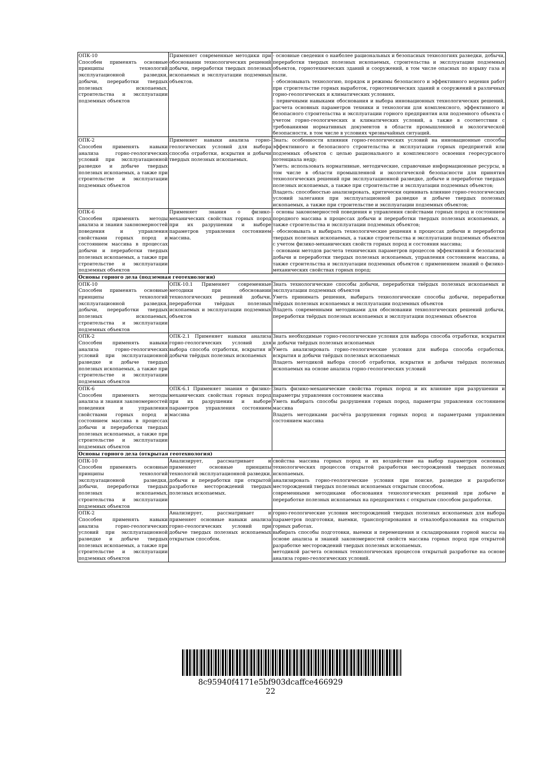| ОПК-10 Способен применять основные принципы технологий эксплуатационной разведки, добычи, переработки твердых полезных ископаемых, строительства и эксплуатации подземных объектов | Применяет современные методики при обосновании технологических решений добычи, переработки твердых полезных ископаемых и эксплуатации подземных объектов. | - основные сведения о наиболее рациональных и безопасных технологиях разведки, добычи, переработки твердых полезных ископаемых, строительства и эксплуатации подземных объектов, горнотехнических зданий и сооружений, в том числе опасных по взрыву газа и пыли. - обосновывать технологию, порядок и режимы безопасного и эффективного ведения работ при строительстве горных выработок, горнотехнических зданий и сооружений в различных горно-геологических и климатических условиях. - первичными навыками обоснования и выбора инновационных технологических решений, расчета основных параметров техники и технологии для комплексного, эффективного и безопасного строительства и эксплуатации горного предприятия или подземного объекта с учетом горно-геологических и климатических условий, а также в соответствии с требованиями нормативных документов в области промышленной и экологической безопасности, в том числе в условиях чрезвычайных ситуаций. |
| ОПК-2 Способен применять навыки анализа горно-геологических условий при эксплуатационной разведке и добыче твердых полезных ископаемых, а также при строительстве и эксплуатации подземных объектов | Применяет навыки анализа горно-геологических условий для выбора способа отработки, вскрытия и добычи твердых полезных ископаемых. | Знать: особенности влияния горно-геологических условий на инновационные способы эффективного и безопасного строительства и эксплуатации горных предприятий или подземных объектов с целью рационального и комплексного освоения георесурсного потенциала недр; Уметь: использовать нормативные, методические, справочные информационные ресурсы, в том числе в области промышленной и экологической безопасности для принятия технологических решений при эксплуатационной разведке, добыче и переработке твердых полезных ископаемых, а также при строительстве и эксплуатации подземных объектов; Владеть: способностью анализировать, критически оценивать влияние горно-геологических условий залегания при эксплуатационной разведке и добыче твердых полезных ископаемых, а также при строительстве и эксплуатации подземных объектов; |
| ОПК-6 Способен применять методы анализа и знания закономерностей поведения и управления свойствами горных пород и состоянием массива в процессах добычи и переработки твердых полезных ископаемых, а также при строительстве и эксплуатации подземных объектов | Применяет знания о физико-механических свойствах горных пород при их разрушении и выборе параметров управления состоянием массива. | - основы закономерностей поведения и управления свойствами горных пород и состоянием породного массива в процессах добычи и переработки твердых полезных ископаемых, а также строительства и эксплуатации подземных объектов; - обосновывать и выбирать технологические решения в процессах добычи и переработки твердых полезных ископаемых, а также строительства и эксплуатации подземных объектов с учетом физико-механических свойств горных пород и состояния массива; - основами методов расчета технических параметров процессов эффективной и безопасной добычи и переработки твердых полезных ископаемых, управления состоянием массива, а также строительства и эксплуатации подземных объектов с применением знаний о физико-механических свойствах горных пород; |
| Основы горного дела (подземная геотехнология) | | |
| ОПК-10 Способен применять основные принципы технологий эксплуатационной разведки, добычи, переработки твердых полезных ископаемых, строительства и эксплуатации подземных объектов | ОПК-10.1 Применяет современные методики при обосновании технологических решений добычи, переработки твёрдых полезных ископаемых и эксплуатации подземных объектов | Знать технологические способы добычи, переработки твёрдых полезных ископаемых и эксплуатации подземных объектов Уметь принимать решения, выбирать технологические способы добычи, переработки твёрдых полезных ископаемых и эксплуатации подземных объектов Владеть современными методиками для обосновании технологических решений добычи, переработки твёрдых полезных ископаемых и эксплуатации подземных объектов |
| ОПК-2 Способен применять навыки анализа горно-геологических условий при эксплуатационной разведке и добыче твердых полезных ископаемых, а также при строительстве и эксплуатации подземных объектов | ОПК-2.1 Применяет навыки анализа горно-геологических условий для выбора способа отработки, вскрытия и добычи твёрдых полезных ископаемых | Знать необходимые горно-геологические условия для выбора способа отработки, вскрытия и добычи твёрдых полезных ископаемых Уметь анализировать горно-геологические условия для выбора способа отработки, вскрытия и добычи твёрдых полезных ископаемых Владеть методикой выбора способ отработки, вскрытия и добычи твёрдых полезных ископаемых на основе анализа горно-геологических условий |
| ОПК-6 Способен применять методы анализа и знания закономерностей поведения и управления свойствами горных пород и состоянием массива в процессах добычи и переработки твердых полезных ископаемых, а также при строительстве и эксплуатации подземных объектов | ОПК-6.1 Применяет знания о физико-механических свойствах горных пород при их разрушении и выборе параметров управления состоянием массива | Знать физико-механические свойства горных пород и их влияние при разрушении и параметры управления состоянием массива Уметь выбирать способы разрушения горных пород, параметры управления состоянием массива Владеть методиками расчёта разрушения горных пород и параметрами управления состоянием массива |
| Основы горного дела (открытая геотехнология) | | |
| ОПК-10 Способен применять основные принципы технологий эксплуатационной разведки, добычи, переработки твердых полезных ископаемых, строительства и эксплуатации подземных объектов | Анализирует, рассматривает и применяет основные принципы технологий эксплуатационной разведки, добычи и переработки при открытой разработке месторождений твердых полезных ископаемых. | свойства массива горных пород и их воздействие на выбор параметров основных технологических процессов открытой разработки месторождений твердых полезных ископаемых. анализировать горно-геологические условия при поиске, разведке и разработке месторождений твердых полезных ископаемых открытым способом. современными методиками обоснования технологических решений при добыче и переработке полезных ископаемых на предприятиях с открытым способом разработки. |
| ОПК-2 Способен применять навыки анализа горно-геологических условий при эксплуатационной разведке и добыче твердых полезных ископаемых, а также при строительстве и эксплуатации подземных объектов | Анализирует, рассматривает и применяет основные навыки анализа горно-геологических условий при добыче твердых полезных ископаемых открытым способом. | горно-геологические условия месторождений твердых полезных ископаемых для выбора параметров подготовки, выемки, транспортирования и отвалообразования на открытых горных работах. выбирать способы подготовки, выемки и перемещения и складирования горной массы на основе анализа и знаний закономерностей свойств массива горных пород при открытой разработке месторождений твердых полезных ископаемых. методикой расчета основных технологических процессов открытый разработке на основе анализа горно-геологических условий. |
8c95940f4171e5bf903dcaffce466929
22